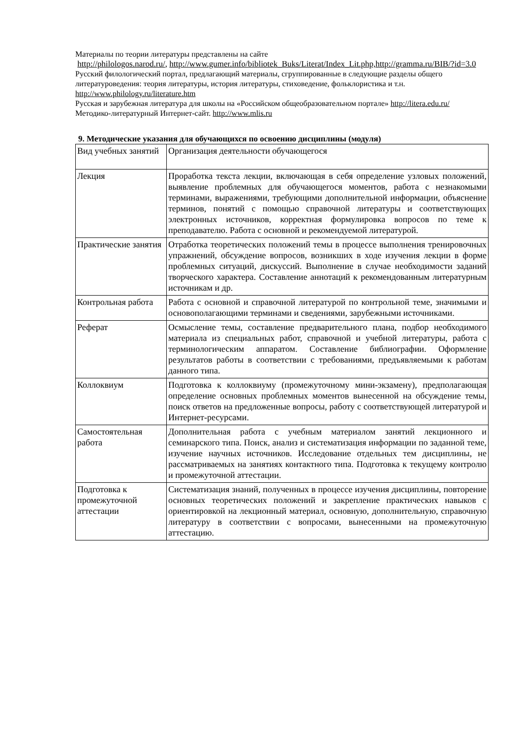Материалы по теории литературы представлены на сайте
http://philologos.narod.ru/, http://www.gumer.info/bibliotek_Buks/Literat/Index_Lit.php,http://gramma.ru/BIB/?id=3.0
Русский филологический портал, предлагающий материалы, сгруппированные в следующие разделы общего литературоведения: теория литературы, история литературы, стиховедение, фольклористика и т.н. http://www.philology.ru/literature.htm
Русская и зарубежная литература для школы на «Российском общеобразовательном портале» http://litera.edu.ru/
Методико-литературный Интернет-сайт. http://www.mlis.ru
9. Методические указания для обучающихся по освоению дисциплины (модуля)
| Вид учебных занятий | Организация деятельности обучающегося |
| Лекция | Проработка текста лекции, включающая в себя определение узловых положений, выявление проблемных для обучающегося моментов, работа с незнакомыми терминами, выражениями, требующими дополнительной информации, объяснение терминов, понятий с помощью справочной литературы и соответствующих электронных источников, корректная формулировка вопросов по теме к преподавателю. Работа с основной и рекомендуемой литературой. |
| Практические занятия | Отработка теоретических положений темы в процессе выполнения тренировочных упражнений, обсуждение вопросов, возникших в ходе изучения лекции в форме проблемных ситуаций, дискуссий. Выполнение в случае необходимости заданий творческого характера. Составление аннотаций к рекомендованным литературным источникам и др. |
| Контрольная работа | Работа с основной и справочной литературой по контрольной теме, значимыми и основополагающими терминами и сведениями, зарубежными источниками. |
| Реферат | Осмысление темы, составление предварительного плана, подбор необходимого материала из специальных работ, справочной и учебной литературы, работа с терминологическим аппаратом. Составление библиографии. Оформление результатов работы в соответствии с требованиями, предъявляемыми к работам данного типа. |
| Коллоквиум | Подготовка к коллоквиуму (промежуточному мини-экзамену), предполагающая определение основных проблемных моментов вынесенной на обсуждение темы, поиск ответов на предложенные вопросы, работу с соответствующей литературой и Интернет-ресурсами. |
| Самостоятельная работа | Дополнительная работа с учебным материалом занятий лекционного и семинарского типа. Поиск, анализ и систематизация информации по заданной теме, изучение научных источников. Исследование отдельных тем дисциплины, не рассматриваемых на занятиях контактного типа. Подготовка к текущему контролю и промежуточной аттестации. |
| Подготовка к промежуточной аттестации | Систематизация знаний, полученных в процессе изучения дисциплины, повторение основных теоретических положений и закрепление практических навыков с ориентировкой на лекционный материал, основную, дополнительную, справочную литературу в соответствии с вопросами, вынесенными на промежуточную аттестацию. |